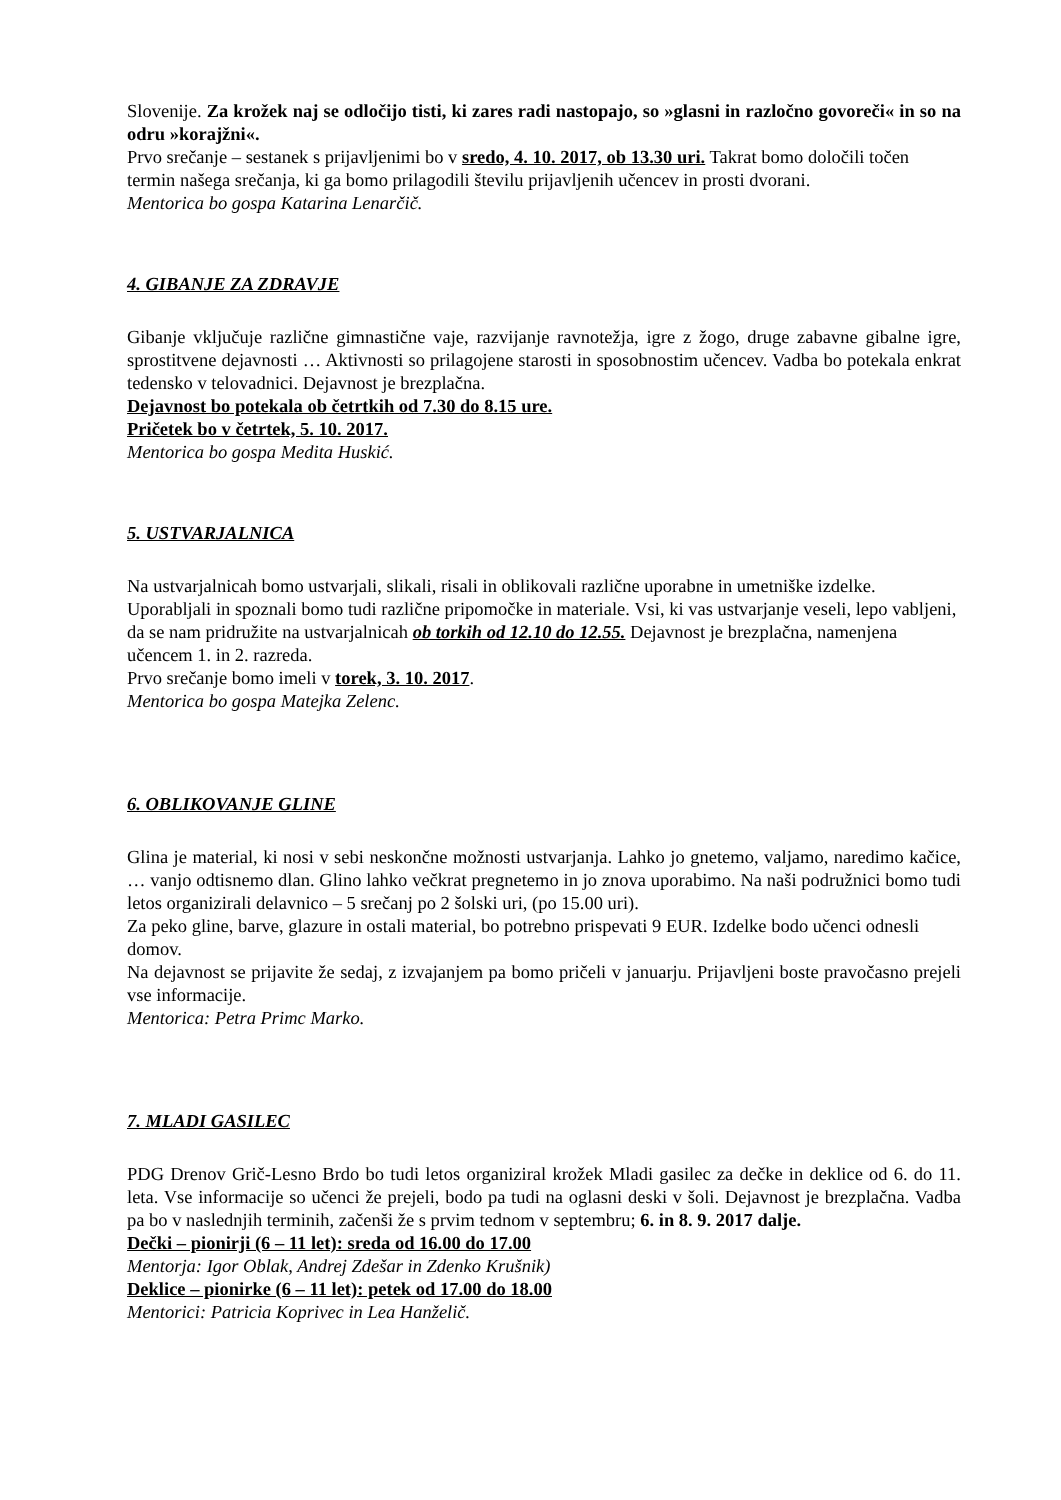Slovenije. Za krožek naj se odločijo tisti, ki zares radi nastopajo, so »glasni in razločno govoreči« in so na odru »korajžni«.
Prvo srečanje – sestanek s prijavljenimi bo v sredo, 4. 10. 2017, ob 13.30 uri. Takrat bomo določili točen termin našega srečanja, ki ga bomo prilagodili številu prijavljenih učencev in prosti dvorani.
Mentorica bo gospa Katarina Lenarčič.
4. GIBANJE ZA ZDRAVJE
Gibanje vključuje različne gimnastične vaje, razvijanje ravnotežja, igre z žogo, druge zabavne gibalne igre, sprostitvene dejavnosti … Aktivnosti so prilagojene starosti in sposobnostim učencev. Vadba bo potekala enkrat tedensko v telovadnici. Dejavnost je brezplačna.
Dejavnost bo potekala ob četrtkih od 7.30 do 8.15 ure.
Pričetek bo v četrtek, 5. 10. 2017.
Mentorica bo gospa Medita Huskić.
5. USTVARJALNICA
Na ustvarjalnicah bomo ustvarjali, slikali, risali in oblikovali različne uporabne in umetniške izdelke. Uporabljali in spoznali bomo tudi različne pripomočke in materiale. Vsi, ki vas ustvarjanje veseli, lepo vabljeni, da se nam pridružite na ustvarjalnicah ob torkih od 12.10 do 12.55. Dejavnost je brezplačna, namenjena učencem 1. in 2. razreda.
Prvo srečanje bomo imeli v torek, 3. 10. 2017.
Mentorica bo gospa Matejka Zelenc.
6. OBLIKOVANJE GLINE
Glina je material, ki nosi v sebi neskončne možnosti ustvarjanja. Lahko jo gnetemo, valjamo, naredimo kačice, … vanjo odtisnemo dlan. Glino lahko večkrat pregnetemo in jo znova uporabimo. Na naši podružnici bomo tudi letos organizirali delavnico – 5 srečanj po 2 šolski uri, (po 15.00 uri).
Za peko gline, barve, glazure in ostali material, bo potrebno prispevati 9 EUR. Izdelke bodo učenci odnesli domov.
Na dejavnost se prijavite že sedaj, z izvajanjem pa bomo pričeli v januarju. Prijavljeni boste pravočasno prejeli vse informacije.
Mentorica: Petra Primc Marko.
7. MLADI GASILEC
PDG Drenov Grič-Lesno Brdo bo tudi letos organiziral krožek Mladi gasilec za dečke in deklice od 6. do 11. leta. Vse informacije so učenci že prejeli, bodo pa tudi na oglasni deski v šoli. Dejavnost je brezplačna. Vadba pa bo v naslednjih terminih, začenši že s prvim tednom v septembru; 6. in 8. 9. 2017 dalje.
Dečki – pionirji (6 – 11 let): sreda od 16.00 do 17.00
Mentorja: Igor Oblak, Andrej Zdešar in Zdenko Krušnik)
Deklice – pionirke (6 – 11 let): petek od 17.00 do 18.00
Mentorici: Patricia Koprivec in Lea Hanželič.